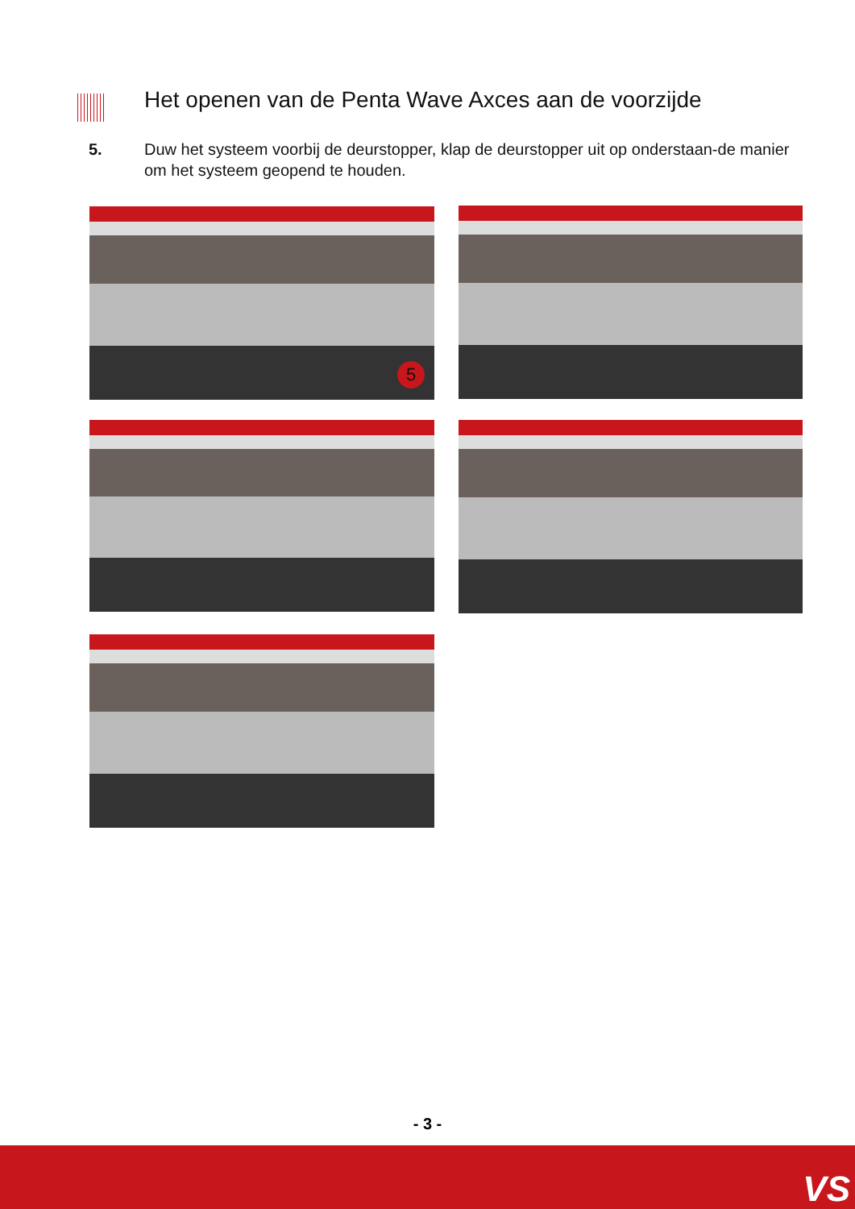Het openen van de Penta Wave Axces aan de voorzijde
5. Duw het systeem voorbij de deurstopper, klap de deurstopper uit op onderstaan-de manier om het systeem geopend te houden.
5
- 3 -
VS